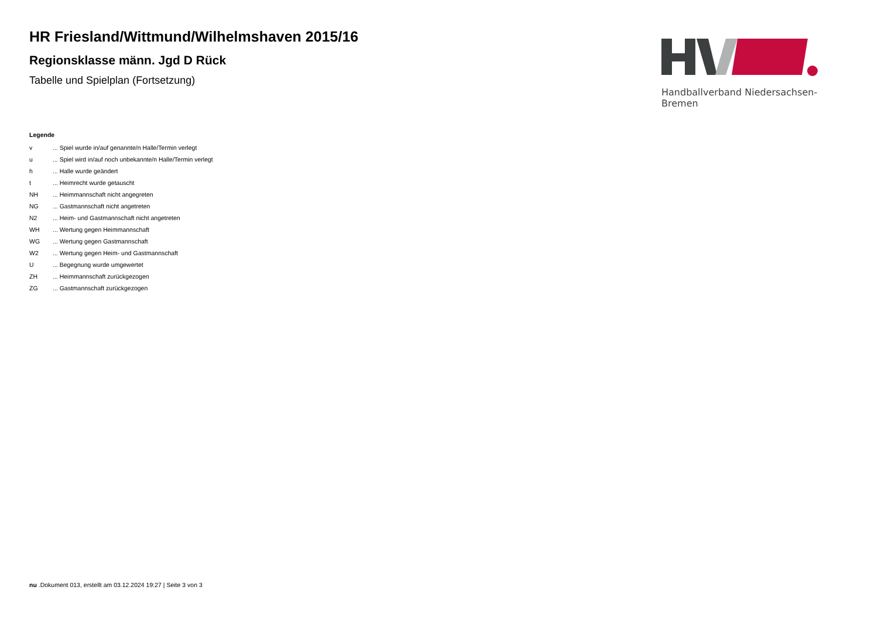HR Friesland/Wittmund/Wilhelmshaven 2015/16
Regionsklasse männ. Jgd D Rück
Tabelle und Spielplan (Fortsetzung)
Handballverband Niedersachsen-Bremen
Legende
| v | ... Spiel wurde in/auf genannte/n Halle/Termin verlegt |
| u | ... Spiel wird in/auf noch unbekannte/n Halle/Termin verlegt |
| h | ... Halle wurde geändert |
| t | ... Heimrecht wurde getauscht |
| NH | ... Heimmannschaft nicht angegreten |
| NG | ... Gastmannschaft nicht angetreten |
| N2 | ... Heim- und Gastmannschaft nicht angetreten |
| WH | ... Wertung gegen Heimmannschaft |
| WG | ... Wertung gegen Gastmannschaft |
| W2 | ... Wertung gegen Heim- und Gastmannschaft |
| U | ... Begegnung wurde umgewertet |
| ZH | ... Heimmannschaft zurückgezogen |
| ZG | ... Gastmannschaft zurückgezogen |
nu .Dokument 013, erstellt am 03.12.2024 19:27 | Seite 3 von 3